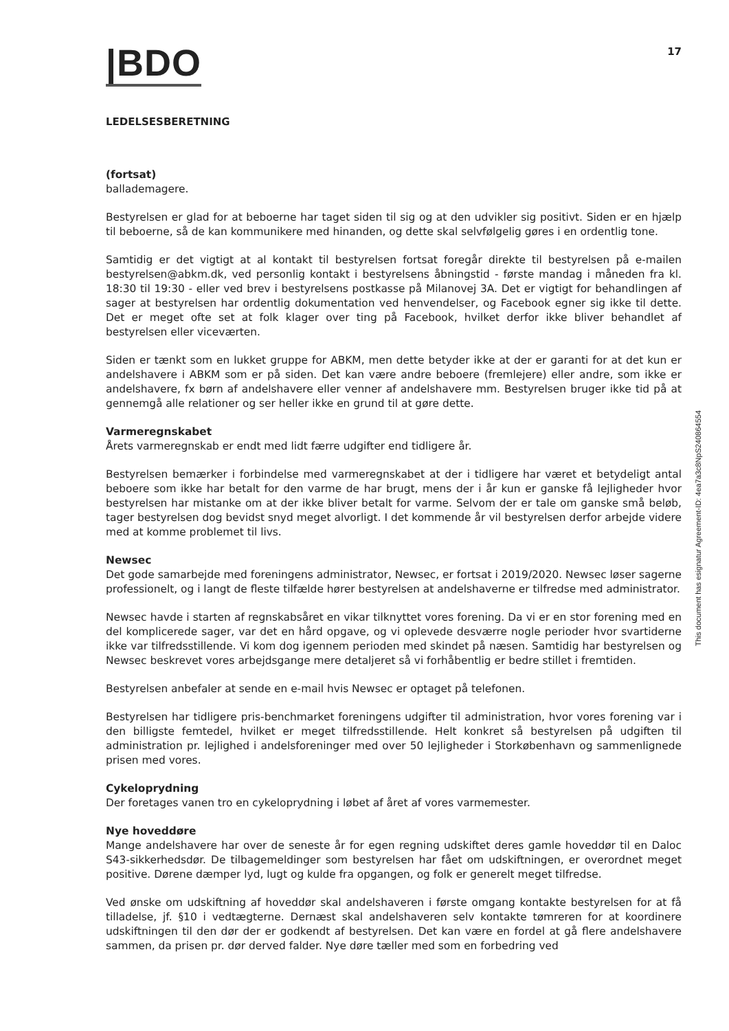|BDO
17
LEDELSESBERETNING
(fortsat)
ballademagere.
Bestyrelsen er glad for at beboerne har taget siden til sig og at den udvikler sig positivt. Siden er en hjælp til beboerne, så de kan kommunikere med hinanden, og dette skal selvfølgelig gøres i en ordentlig tone.
Samtidig er det vigtigt at al kontakt til bestyrelsen fortsat foregår direkte til bestyrelsen på e-mailen bestyrelsen@abkm.dk, ved personlig kontakt i bestyrelsens åbningstid - første mandag i måneden fra kl. 18:30 til 19:30 - eller ved brev i bestyrelsens postkasse på Milanovej 3A. Det er vigtigt for behandlingen af sager at bestyrelsen har ordentlig dokumentation ved henvendelser, og Facebook egner sig ikke til dette. Det er meget ofte set at folk klager over ting på Facebook, hvilket derfor ikke bliver behandlet af bestyrelsen eller viceværten.
Siden er tænkt som en lukket gruppe for ABKM, men dette betyder ikke at der er garanti for at det kun er andelshavere i ABKM som er på siden. Det kan være andre beboere (fremlejere) eller andre, som ikke er andelshavere, fx børn af andelshavere eller venner af andelshavere mm. Bestyrelsen bruger ikke tid på at gennemgå alle relationer og ser heller ikke en grund til at gøre dette.
Varmeregnskabet
Årets varmeregnskab er endt med lidt færre udgifter end tidligere år.
Bestyrelsen bemærker i forbindelse med varmeregnskabet at der i tidligere har været et betydeligt antal beboere som ikke har betalt for den varme de har brugt, mens der i år kun er ganske få lejligheder hvor bestyrelsen har mistanke om at der ikke bliver betalt for varme. Selvom der er tale om ganske små beløb, tager bestyrelsen dog bevidst snyd meget alvorligt. I det kommende år vil bestyrelsen derfor arbejde videre med at komme problemet til livs.
Newsec
Det gode samarbejde med foreningens administrator, Newsec, er fortsat i 2019/2020. Newsec løser sagerne professionelt, og i langt de fleste tilfælde hører bestyrelsen at andelshaverne er tilfredse med administrator.
Newsec havde i starten af regnskabsåret en vikar tilknyttet vores forening. Da vi er en stor forening med en del komplicerede sager, var det en hård opgave, og vi oplevede desværre nogle perioder hvor svartiderne ikke var tilfredsstillende. Vi kom dog igennem perioden med skindet på næsen. Samtidig har bestyrelsen og Newsec beskrevet vores arbejdsgange mere detaljeret så vi forhåbentlig er bedre stillet i fremtiden.
Bestyrelsen anbefaler at sende en e-mail hvis Newsec er optaget på telefonen.
Bestyrelsen har tidligere pris-benchmarket foreningens udgifter til administration, hvor vores forening var i den billigste femtedel, hvilket er meget tilfredsstillende. Helt konkret så bestyrelsen på udgiften til administration pr. lejlighed i andelsforeninger med over 50 lejligheder i Storkøbenhavn og sammenlignede prisen med vores.
Cykeloprydning
Der foretages vanen tro en cykeloprydning i løbet af året af vores varmemester.
Nye hoveddøre
Mange andelshavere har over de seneste år for egen regning udskiftet deres gamle hoveddør til en Daloc S43-sikkerhedsdør. De tilbagemeldinger som bestyrelsen har fået om udskiftningen, er overordnet meget positive. Dørene dæmper lyd, lugt og kulde fra opgangen, og folk er generelt meget tilfredse.
Ved ønske om udskiftning af hoveddør skal andelshaveren i første omgang kontakte bestyrelsen for at få tilladelse, jf. §10 i vedtægterne. Dernæst skal andelshaveren selv kontakte tømreren for at koordinere udskiftningen til den dør der er godkendt af bestyrelsen. Det kan være en fordel at gå flere andelshavere sammen, da prisen pr. dør derved falder. Nye døre tæller med som en forbedring ved
This document has esignatur Agreement-ID: 4ea7a3c8NpS240864554